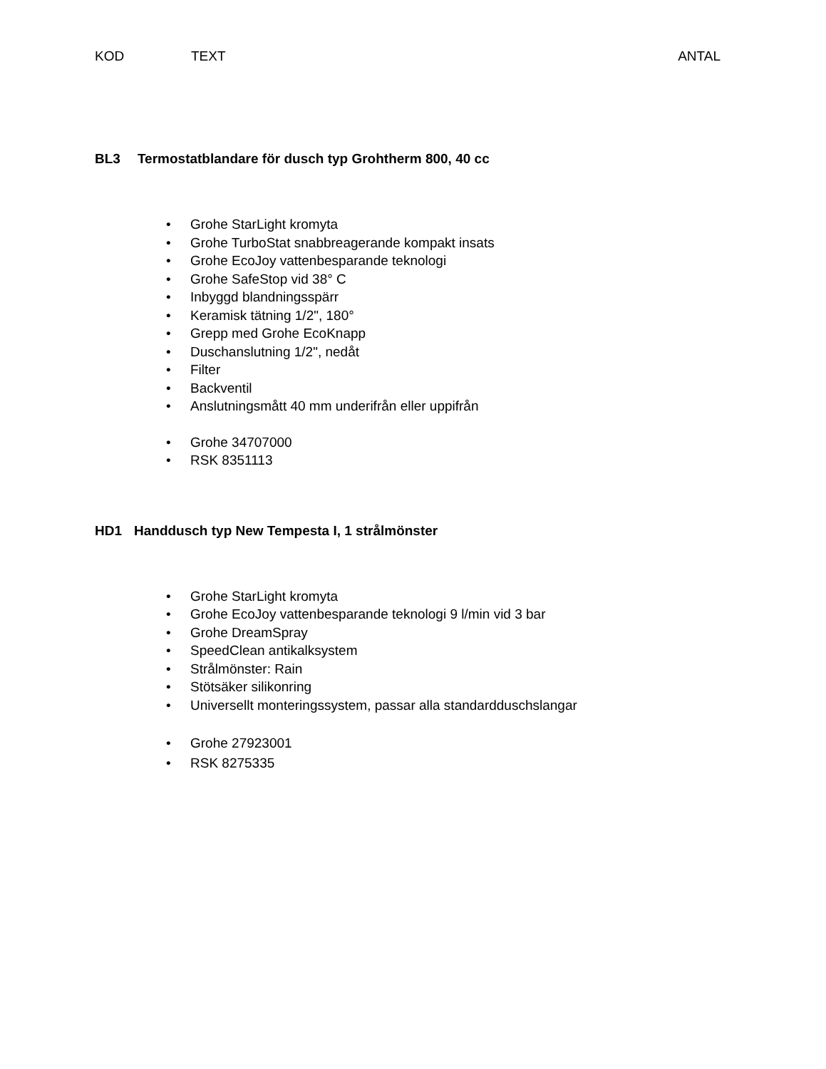KOD TEXT ANTAL
BL3 Termostatblandare för dusch typ Grohtherm 800, 40 cc
• Grohe StarLight kromyta
• Grohe TurboStat snabbreagerande kompakt insats
• Grohe EcoJoy vattenbesparande teknologi
• Grohe SafeStop vid 38° C
• Inbyggd blandningsspärr
• Keramisk tätning 1/2", 180°
• Grepp med Grohe EcoKnapp
• Duschanslutning 1/2", nedåt
• Filter
• Backventil
• Anslutningsmått 40 mm underifrån eller uppifrån
• Grohe 34707000
• RSK 8351113
HD1 Handdusch typ New Tempesta I, 1 strålmönster
• Grohe StarLight kromyta
• Grohe EcoJoy vattenbesparande teknologi 9 l/min vid 3 bar
• Grohe DreamSpray
• SpeedClean antikalksystem
• Strålmönster: Rain
• Stötsäker silikonring
• Universellt monteringssystem, passar alla standardduschslangar
• Grohe 27923001
• RSK 8275335